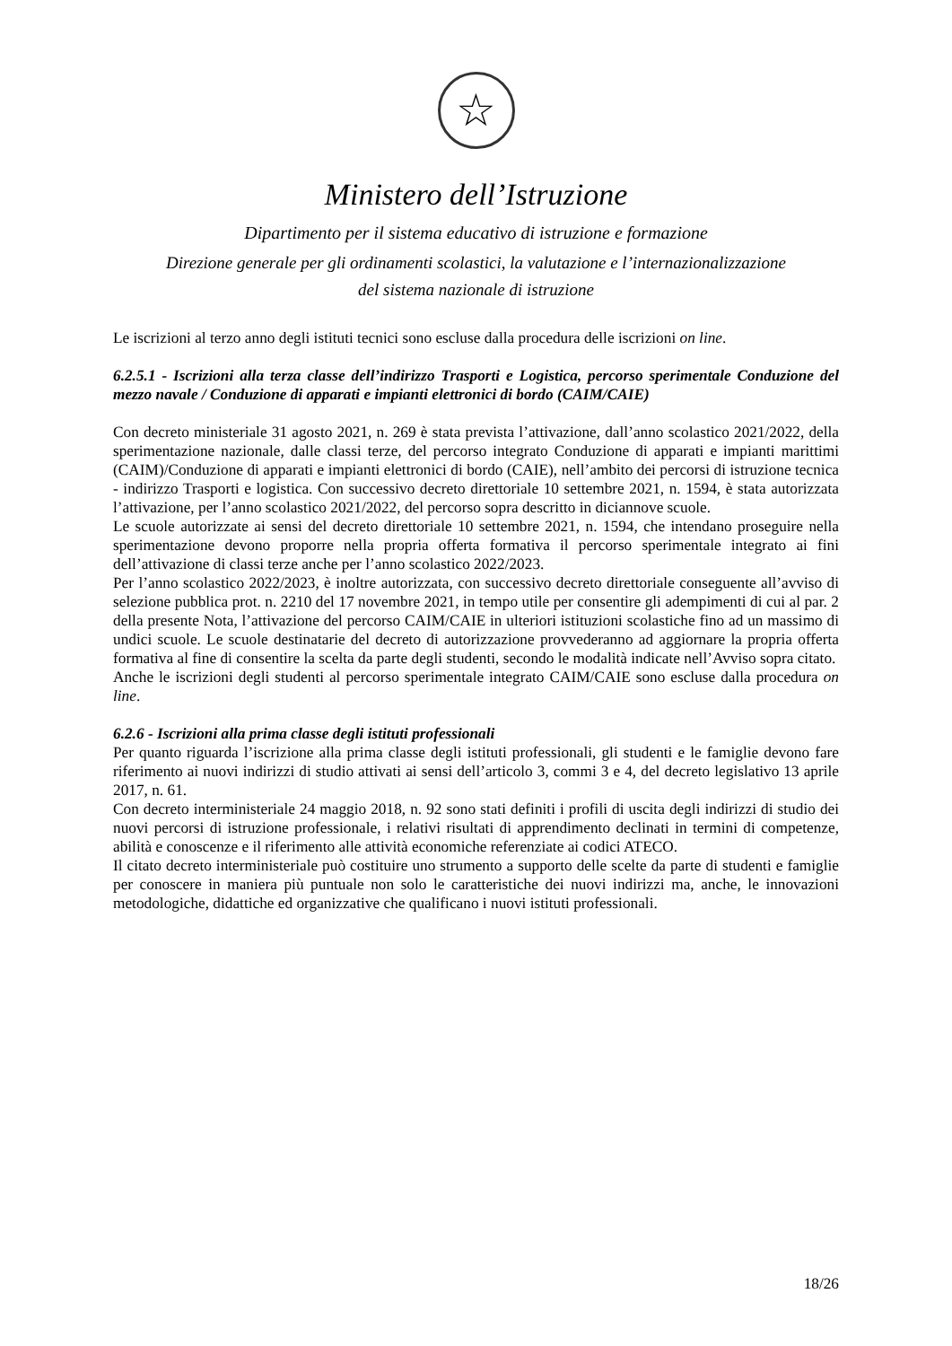☆
Ministero dell’Istruzione
Dipartimento per il sistema educativo di istruzione e formazione
Direzione generale per gli ordinamenti scolastici, la valutazione e l’internazionalizzazione
del sistema nazionale di istruzione
Le iscrizioni al terzo anno degli istituti tecnici sono escluse dalla procedura delle iscrizioni on line.
6.2.5.1 - Iscrizioni alla terza classe dell’indirizzo Trasporti e Logistica, percorso sperimentale Conduzione del mezzo navale / Conduzione di apparati e impianti elettronici di bordo (CAIM/CAIE)
Con decreto ministeriale 31 agosto 2021, n. 269 è stata prevista l’attivazione, dall’anno scolastico 2021/2022, della sperimentazione nazionale, dalle classi terze, del percorso integrato Conduzione di apparati e impianti marittimi (CAIM)/Conduzione di apparati e impianti elettronici di bordo (CAIE), nell’ambito dei percorsi di istruzione tecnica - indirizzo Trasporti e logistica. Con successivo decreto direttoriale 10 settembre 2021, n. 1594, è stata autorizzata l’attivazione, per l’anno scolastico 2021/2022, del percorso sopra descritto in diciannove scuole.
Le scuole autorizzate ai sensi del decreto direttoriale 10 settembre 2021, n. 1594, che intendano proseguire nella sperimentazione devono proporre nella propria offerta formativa il percorso sperimentale integrato ai fini dell’attivazione di classi terze anche per l’anno scolastico 2022/2023.
Per l’anno scolastico 2022/2023, è inoltre autorizzata, con successivo decreto direttoriale conseguente all’avviso di selezione pubblica prot. n. 2210 del 17 novembre 2021, in tempo utile per consentire gli adempimenti di cui al par. 2 della presente Nota, l’attivazione del percorso CAIM/CAIE in ulteriori istituzioni scolastiche fino ad un massimo di undici scuole. Le scuole destinatarie del decreto di autorizzazione provvederanno ad aggiornare la propria offerta formativa al fine di consentire la scelta da parte degli studenti, secondo le modalità indicate nell’Avviso sopra citato.
Anche le iscrizioni degli studenti al percorso sperimentale integrato CAIM/CAIE sono escluse dalla procedura on line.
6.2.6 - Iscrizioni alla prima classe degli istituti professionali
Per quanto riguarda l’iscrizione alla prima classe degli istituti professionali, gli studenti e le famiglie devono fare riferimento ai nuovi indirizzi di studio attivati ai sensi dell’articolo 3, commi 3 e 4, del decreto legislativo 13 aprile 2017, n. 61.
Con decreto interministeriale 24 maggio 2018, n. 92 sono stati definiti i profili di uscita degli indirizzi di studio dei nuovi percorsi di istruzione professionale, i relativi risultati di apprendimento declinati in termini di competenze, abilità e conoscenze e il riferimento alle attività economiche referenziate ai codici ATECO.
Il citato decreto interministeriale può costituire uno strumento a supporto delle scelte da parte di studenti e famiglie per conoscere in maniera più puntuale non solo le caratteristiche dei nuovi indirizzi ma, anche, le innovazioni metodologiche, didattiche ed organizzative che qualificano i nuovi istituti professionali.
18/26